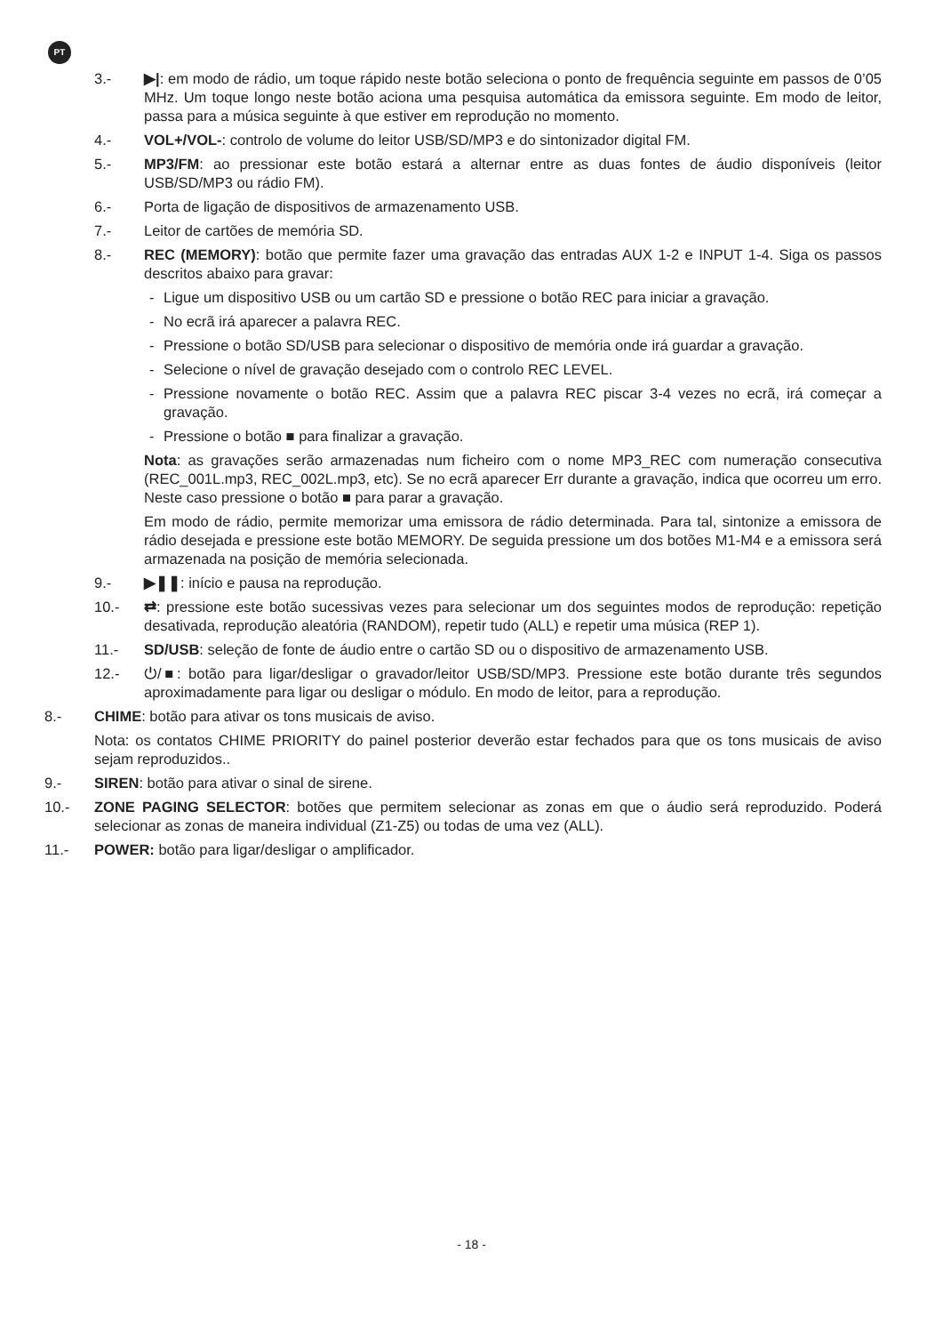PT
3.- ▶|: em modo de rádio, um toque rápido neste botão seleciona o ponto de frequência seguinte em passos de 0’05 MHz. Um toque longo neste botão aciona uma pesquisa automática da emissora seguinte. Em modo de leitor, passa para a música seguinte à que estiver em reprodução no momento.
4.- VOL+/VOL-: controlo de volume do leitor USB/SD/MP3 e do sintonizador digital FM.
5.- MP3/FM: ao pressionar este botão estará a alternar entre as duas fontes de áudio disponíveis (leitor USB/SD/MP3 ou rádio FM).
6.- Porta de ligação de dispositivos de armazenamento USB.
7.- Leitor de cartões de memória SD.
8.- REC (MEMORY): botão que permite fazer uma gravação das entradas AUX 1-2 e INPUT 1-4. Siga os passos descritos abaixo para gravar:
- Ligue um dispositivo USB ou um cartão SD e pressione o botão REC para iniciar a gravação.
- No ecrã irá aparecer a palavra REC.
- Pressione o botão SD/USB para selecionar o dispositivo de memória onde irá guardar a gravação.
- Selecione o nível de gravação desejado com o controlo REC LEVEL.
- Pressione novamente o botão REC. Assim que a palavra REC piscar 3-4 vezes no ecrã, irá começar a gravação.
- Pressione o botão ■ para finalizar a gravação.
Nota: as gravações serão armazenadas num ficheiro com o nome MP3_REC com numeração consecutiva (REC_001L.mp3, REC_002L.mp3, etc). Se no ecrã aparecer Err durante a gravação, indica que ocorreu um erro. Neste caso pressione o botão ■ para parar a gravação.
Em modo de rádio, permite memorizar uma emissora de rádio determinada. Para tal, sintonize a emissora de rádio desejada e pressione este botão MEMORY. De seguida pressione um dos botões M1-M4 e a emissora será armazenada na posição de memória selecionada.
9.- ▶❚❚: início e pausa na reprodução.
10.- ⇄: pressione este botão sucessivas vezes para selecionar um dos seguintes modos de reprodução: repetição desativada, reprodução aleatória (RANDOM), repetir tudo (ALL) e repetir uma música (REP 1).
11.- SD/USB: seleção de fonte de áudio entre o cartão SD ou o dispositivo de armazenamento USB.
12.- ⏻/■: botão para ligar/desligar o gravador/leitor USB/SD/MP3. Pressione este botão durante três segundos aproximadamente para ligar ou desligar o módulo. En modo de leitor, para a reprodução.
8.- CHIME: botão para ativar os tons musicais de aviso.
Nota: os contatos CHIME PRIORITY do painel posterior deverão estar fechados para que os tons musicais de aviso sejam reproduzidos..
9.- SIREN: botão para ativar o sinal de sirene.
10.- ZONE PAGING SELECTOR: botões que permitem selecionar as zonas em que o áudio será reproduzido. Poderá selecionar as zonas de maneira individual (Z1-Z5) ou todas de uma vez (ALL).
11.- POWER: botão para ligar/desligar o amplificador.
- 18 -